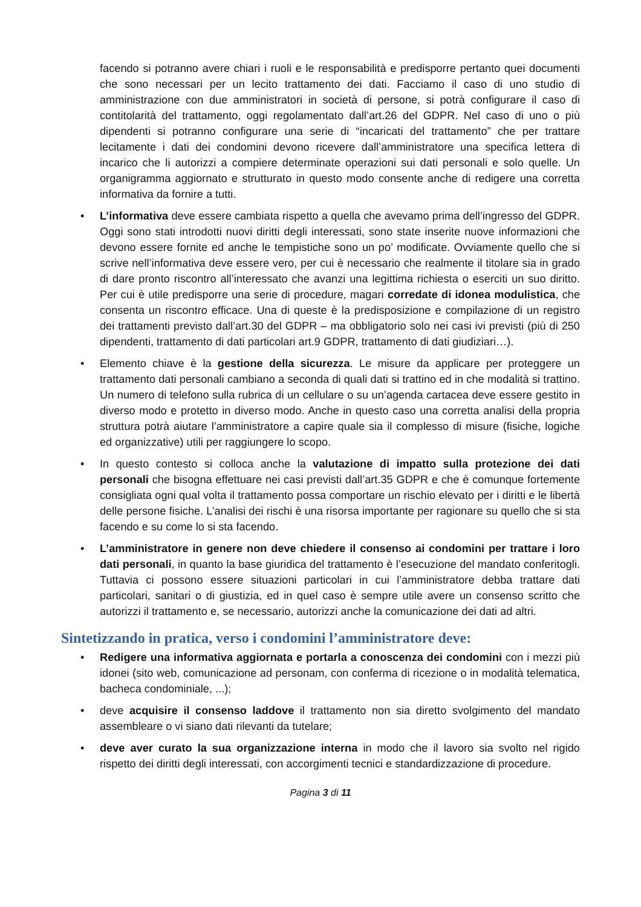facendo si potranno avere chiari i ruoli e le responsabilità e predisporre pertanto quei documenti che sono necessari per un lecito trattamento dei dati. Facciamo il caso di uno studio di amministrazione con due amministratori in società di persone, si potrà configurare il caso di contitolarità del trattamento, oggi regolamentato dall’art.26 del GDPR. Nel caso di uno o più dipendenti si potranno configurare una serie di “incaricati del trattamento” che per trattare lecitamente i dati dei condomini devono ricevere dall’amministratore una specifica lettera di incarico che li autorizzi a compiere determinate operazioni sui dati personali e solo quelle. Un organigramma aggiornato e strutturato in questo modo consente anche di redigere una corretta informativa da fornire a tutti.
• L’informativa deve essere cambiata rispetto a quella che avevamo prima dell’ingresso del GDPR. Oggi sono stati introdotti nuovi diritti degli interessati, sono state inserite nuove informazioni che devono essere fornite ed anche le tempistiche sono un po’ modificate. Ovviamente quello che si scrive nell’informativa deve essere vero, per cui è necessario che realmente il titolare sia in grado di dare pronto riscontro all’interessato che avanzi una legittima richiesta o eserciti un suo diritto. Per cui è utile predisporre una serie di procedure, magari corredate di idonea modulistica, che consenta un riscontro efficace. Una di queste è la predisposizione e compilazione di un registro dei trattamenti previsto dall’art.30 del GDPR – ma obbligatorio solo nei casi ivi previsti (più di 250 dipendenti, trattamento di dati particolari art.9 GDPR, trattamento di dati giudiziari…).
• Elemento chiave è la gestione della sicurezza. Le misure da applicare per proteggere un trattamento dati personali cambiano a seconda di quali dati si trattino ed in che modalità si trattino. Un numero di telefono sulla rubrica di un cellulare o su un’agenda cartacea deve essere gestito in diverso modo e protetto in diverso modo. Anche in questo caso una corretta analisi della propria struttura potrà aiutare l’amministratore a capire quale sia il complesso di misure (fisiche, logiche ed organizzative) utili per raggiungere lo scopo.
• In questo contesto si colloca anche la valutazione di impatto sulla protezione dei dati personali che bisogna effettuare nei casi previsti dall’art.35 GDPR e che è comunque fortemente consigliata ogni qual volta il trattamento possa comportare un rischio elevato per i diritti e le libertà delle persone fisiche. L’analisi dei rischi è una risorsa importante per ragionare su quello che si sta facendo e su come lo si sta facendo.
• L’amministratore in genere non deve chiedere il consenso ai condomini per trattare i loro dati personali, in quanto la base giuridica del trattamento è l’esecuzione del mandato conferitogli. Tuttavia ci possono essere situazioni particolari in cui l’amministratore debba trattare dati particolari, sanitari o di giustizia, ed in quel caso è sempre utile avere un consenso scritto che autorizzi il trattamento e, se necessario, autorizzi anche la comunicazione dei dati ad altri.
Sintetizzando in pratica, verso i condomini l’amministratore deve:
• Redigere una informativa aggiornata e portarla a conoscenza dei condomini con i mezzi più idonei (sito web, comunicazione ad personam, con conferma di ricezione o in modalità telematica, bacheca condominiale, ...);
• deve acquisire il consenso laddove il trattamento non sia diretto svolgimento del mandato assembleare o vi siano dati rilevanti da tutelare;
• deve aver curato la sua organizzazione interna in modo che il lavoro sia svolto nel rigido rispetto dei diritti degli interessati, con accorgimenti tecnici e standardizzazione di procedure.
Pagina 3 di 11